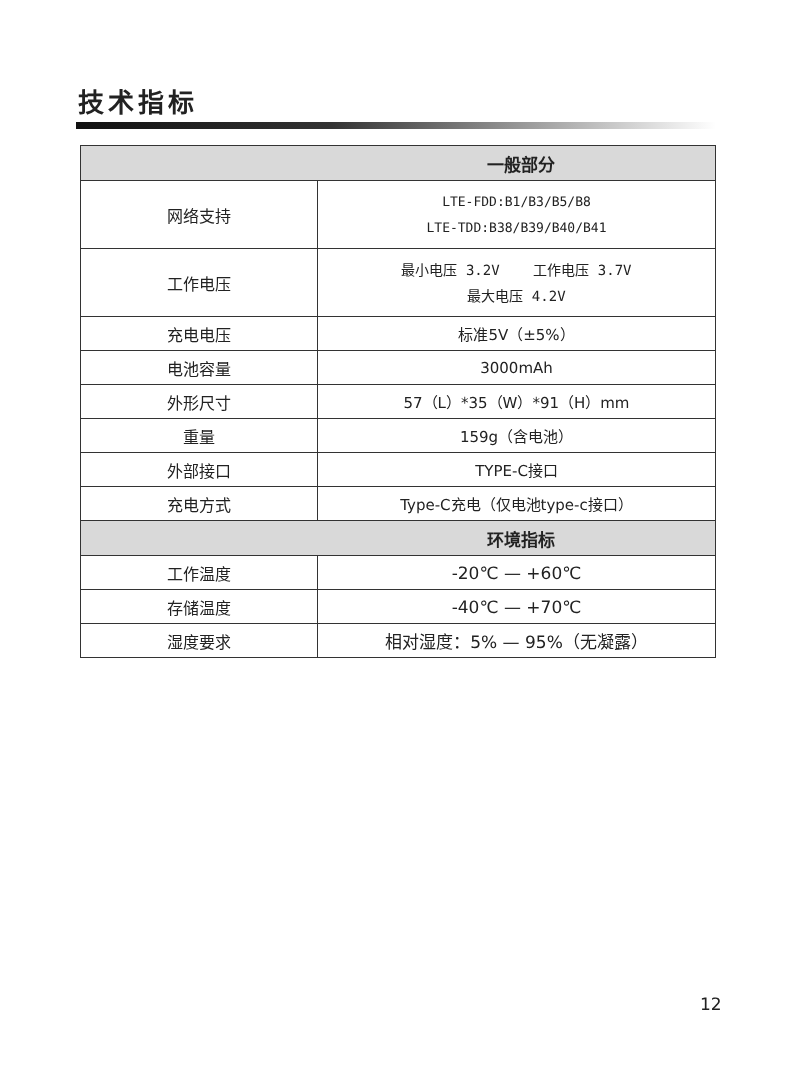技术指标
| 一般部分 | |
| --- | --- |
| 网络支持 | LTE-FDD:B1/B3/B5/B8 LTE-TDD:B38/B39/B40/B41 |
| 工作电压 | 最小电压 3.2V 工作电压 3.7V 最大电压 4.2V |
| 充电电压 | 标准5V（±5%） |
| 电池容量 | 3000mAh |
| 外形尺寸 | 57（L）*35（W）*91（H）mm |
| 重量 | 159g（含电池） |
| 外部接口 | TYPE-C接口 |
| 充电方式 | Type-C充电（仅电池type-c接口） |
| 环境指标 | |
| 工作温度 | -20℃ — +60℃ |
| 存储温度 | -40℃ — +70℃ |
| 湿度要求 | 相对湿度：5% — 95%（无凝露） |
12